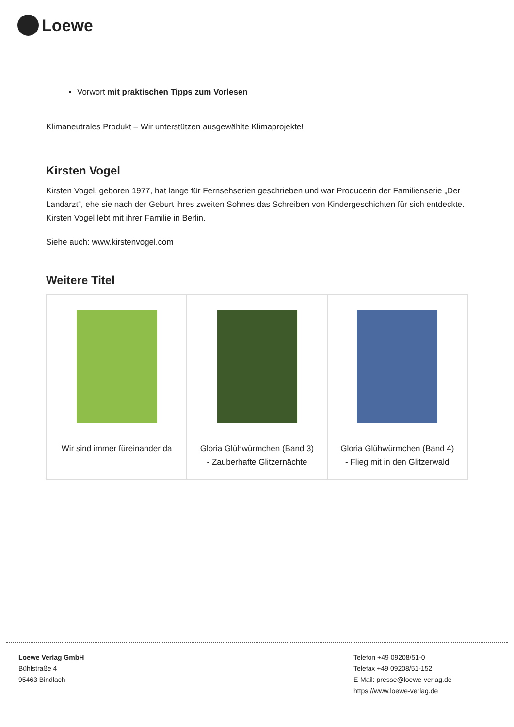Loewe
Vorwort mit praktischen Tipps zum Vorlesen
Klimaneutrales Produkt – Wir unterstützen ausgewählte Klimaprojekte!
Kirsten Vogel
Kirsten Vogel, geboren 1977, hat lange für Fernsehserien geschrieben und war Producerin der Familienserie „Der Landarzt“, ehe sie nach der Geburt ihres zweiten Sohnes das Schreiben von Kindergeschichten für sich entdeckte. Kirsten Vogel lebt mit ihrer Familie in Berlin.
Siehe auch: www.kirstenvogel.com
Weitere Titel
| Wir sind immer füreinander da | Gloria Glühwürmchen (Band 3) - Zauberhafte Glitzernächte | Gloria Glühwürmchen (Band 4) - Flieg mit in den Glitzerwald |
Loewe Verlag GmbH
Bühlstraße 4
95463 Bindlach
Telefon +49 09208/51-0
Telefax +49 09208/51-152
E-Mail: presse@loewe-verlag.de
https://www.loewe-verlag.de